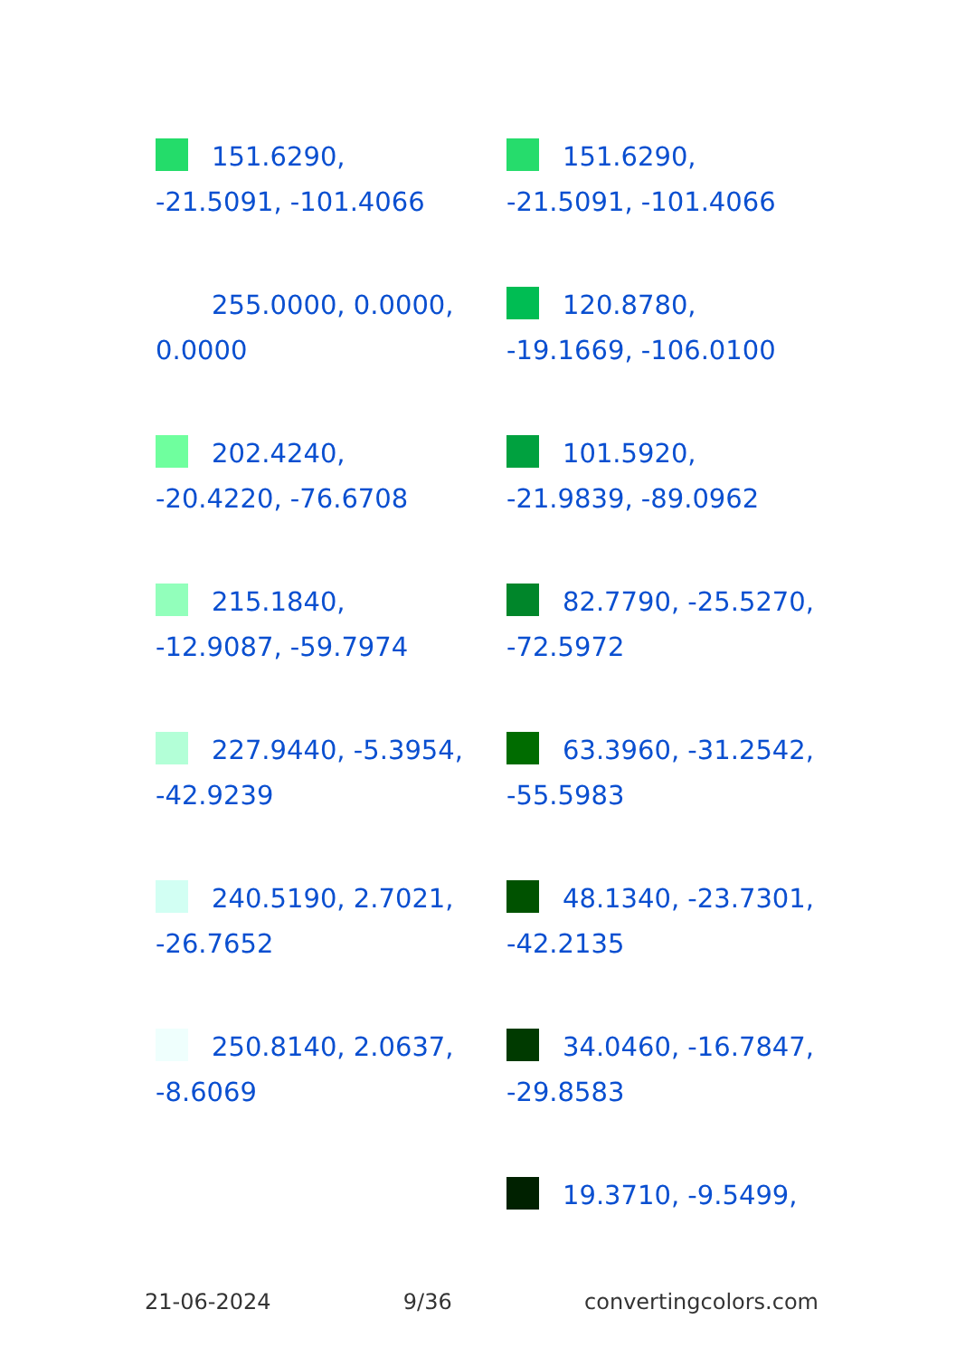151.6290, -21.5091, -101.4066
151.6290, -21.5091, -101.4066
255.0000, 0.0000, 0.0000
120.8780, -19.1669, -106.0100
202.4240, -20.4220, -76.6708
101.5920, -21.9839, -89.0962
215.1840, -12.9087, -59.7974
82.7790, -25.5270, -72.5972
227.9440, -5.3954, -42.9239
63.3960, -31.2542, -55.5983
240.5190, 2.7021, -26.7652
48.1340, -23.7301, -42.2135
250.8140, 2.0637, -8.6069
34.0460, -16.7847, -29.8583
19.3710, -9.5499,
21-06-2024 9/36 convertingcolors.com